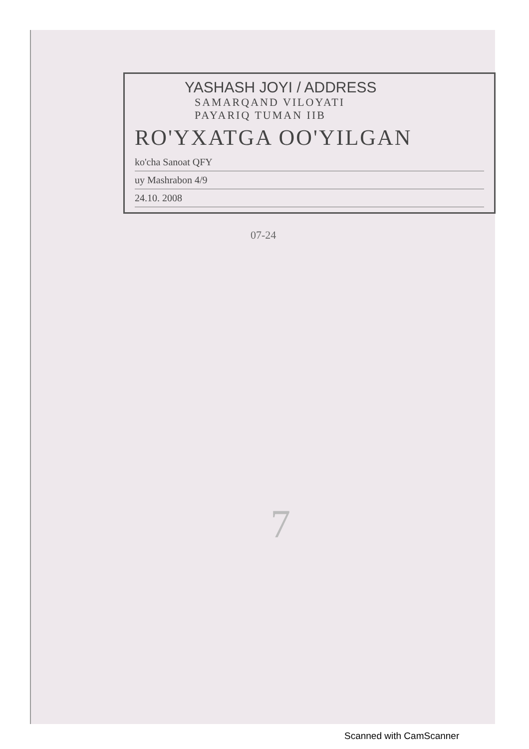YASHASH JOYI / ADDRESS
SAMARQAND VILOYATI
PAYARIQ TUMAN IIB
RO'YXATGA OO'YILGAN
ko'cha Sanoat QFY
uy Mashrabon 4/9
24.10. 2008
07-24
7
Scanned with CamScanner